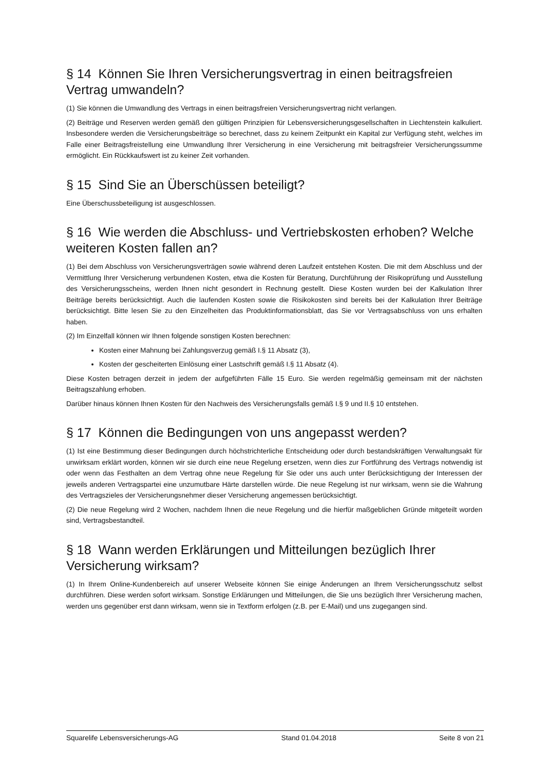§ 14 Können Sie Ihren Versicherungsvertrag in einen beitragsfreien Vertrag umwandeln?
(1) Sie können die Umwandlung des Vertrags in einen beitragsfreien Versicherungsvertrag nicht verlangen.
(2) Beiträge und Reserven werden gemäß den gültigen Prinzipien für Lebensversicherungsgesellschaften in Liechtenstein kalkuliert. Insbesondere werden die Versicherungsbeiträge so berechnet, dass zu keinem Zeitpunkt ein Kapital zur Verfügung steht, welches im Falle einer Beitragsfreistellung eine Umwandlung Ihrer Versicherung in eine Versicherung mit beitragsfreier Versicherungssumme ermöglicht. Ein Rückkaufswert ist zu keiner Zeit vorhanden.
§ 15 Sind Sie an Überschüssen beteiligt?
Eine Überschussbeteiligung ist ausgeschlossen.
§ 16 Wie werden die Abschluss- und Vertriebskosten erhoben? Welche weiteren Kosten fallen an?
(1) Bei dem Abschluss von Versicherungsverträgen sowie während deren Laufzeit entstehen Kosten. Die mit dem Abschluss und der Vermittlung Ihrer Versicherung verbundenen Kosten, etwa die Kosten für Beratung, Durchführung der Risikoprüfung und Ausstellung des Versicherungsscheins, werden Ihnen nicht gesondert in Rechnung gestellt. Diese Kosten wurden bei der Kalkulation Ihrer Beiträge bereits berücksichtigt. Auch die laufenden Kosten sowie die Risikokosten sind bereits bei der Kalkulation Ihrer Beiträge berücksichtigt. Bitte lesen Sie zu den Einzelheiten das Produktinformationsblatt, das Sie vor Vertragsabschluss von uns erhalten haben.
(2) Im Einzelfall können wir Ihnen folgende sonstigen Kosten berechnen:
Kosten einer Mahnung bei Zahlungsverzug gemäß I.§ 11 Absatz (3),
Kosten der gescheiterten Einlösung einer Lastschrift gemäß I.§ 11 Absatz (4).
Diese Kosten betragen derzeit in jedem der aufgeführten Fälle 15 Euro. Sie werden regelmäßig gemeinsam mit der nächsten Beitragszahlung erhoben.
Darüber hinaus können Ihnen Kosten für den Nachweis des Versicherungsfalls gemäß I.§ 9 und II.§ 10 entstehen.
§ 17 Können die Bedingungen von uns angepasst werden?
(1) Ist eine Bestimmung dieser Bedingungen durch höchstrichterliche Entscheidung oder durch bestandskräftigen Verwaltungsakt für unwirksam erklärt worden, können wir sie durch eine neue Regelung ersetzen, wenn dies zur Fortführung des Vertrags notwendig ist oder wenn das Festhalten an dem Vertrag ohne neue Regelung für Sie oder uns auch unter Berücksichtigung der Interessen der jeweils anderen Vertragspartei eine unzumutbare Härte darstellen würde. Die neue Regelung ist nur wirksam, wenn sie die Wahrung des Vertragszieles der Versicherungsnehmer dieser Versicherung angemessen berücksichtigt.
(2) Die neue Regelung wird 2 Wochen, nachdem Ihnen die neue Regelung und die hierfür maßgeblichen Gründe mitgeteilt worden sind, Vertragsbestandteil.
§ 18 Wann werden Erklärungen und Mitteilungen bezüglich Ihrer Versicherung wirksam?
(1) In Ihrem Online-Kundenbereich auf unserer Webseite können Sie einige Änderungen an Ihrem Versicherungsschutz selbst durchführen. Diese werden sofort wirksam. Sonstige Erklärungen und Mitteilungen, die Sie uns bezüglich Ihrer Versicherung machen, werden uns gegenüber erst dann wirksam, wenn sie in Textform erfolgen (z.B. per E-Mail) und uns zugegangen sind.
Squarelife Lebensversicherungs-AG Stand 01.04.2018 Seite 8 von 21